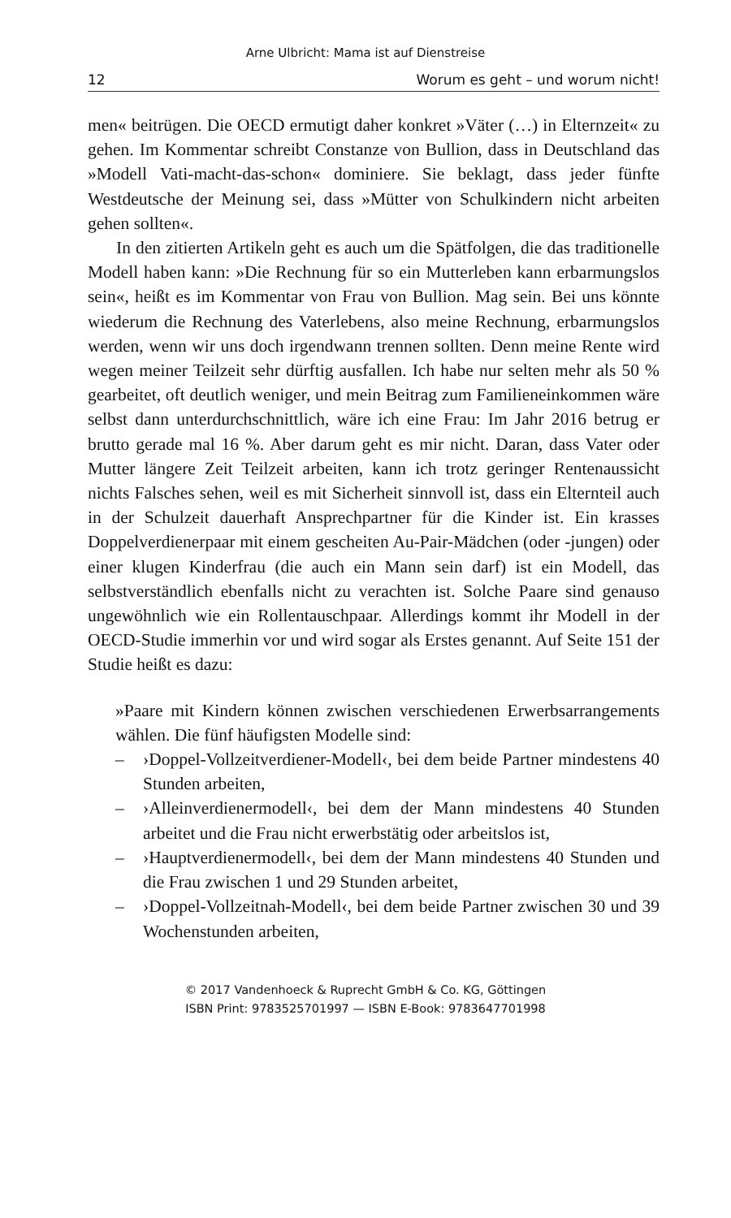Arne Ulbricht: Mama ist auf Dienstreise
12 Worum es geht – und worum nicht!
men« beitrügen. Die OECD ermutigt daher konkret »Väter (…) in Elternzeit« zu gehen. Im Kommentar schreibt Constanze von Bullion, dass in Deutschland das »Modell Vati-macht-das-schon« dominiere. Sie beklagt, dass jeder fünfte Westdeutsche der Meinung sei, dass »Mütter von Schulkindern nicht arbeiten gehen sollten«.
In den zitierten Artikeln geht es auch um die Spätfolgen, die das traditionelle Modell haben kann: »Die Rechnung für so ein Mutterleben kann erbarmungslos sein«, heißt es im Kommentar von Frau von Bullion. Mag sein. Bei uns könnte wiederum die Rechnung des Vaterlebens, also meine Rechnung, erbarmungslos werden, wenn wir uns doch irgendwann trennen sollten. Denn meine Rente wird wegen meiner Teilzeit sehr dürftig ausfallen. Ich habe nur selten mehr als 50 % gearbeitet, oft deutlich weniger, und mein Beitrag zum Familieneinkommen wäre selbst dann unterdurchschnittlich, wäre ich eine Frau: Im Jahr 2016 betrug er brutto gerade mal 16 %. Aber darum geht es mir nicht. Daran, dass Vater oder Mutter längere Zeit Teilzeit arbeiten, kann ich trotz geringer Rentenaussicht nichts Falsches sehen, weil es mit Sicherheit sinnvoll ist, dass ein Elternteil auch in der Schulzeit dauerhaft Ansprechpartner für die Kinder ist. Ein krasses Doppelverdienerpaar mit einem gescheiten Au-Pair-Mädchen (oder -jungen) oder einer klugen Kinderfrau (die auch ein Mann sein darf) ist ein Modell, das selbstverständlich ebenfalls nicht zu verachten ist. Solche Paare sind genauso ungewöhnlich wie ein Rollentauschpaar. Allerdings kommt ihr Modell in der OECD-Studie immerhin vor und wird sogar als Erstes genannt. Auf Seite 151 der Studie heißt es dazu:
»Paare mit Kindern können zwischen verschiedenen Erwerbsarrangements wählen. Die fünf häufigsten Modelle sind:
– ›Doppel-Vollzeitverdiener-Modell‹, bei dem beide Partner mindestens 40 Stunden arbeiten,
– ›Alleinverdienermodell‹, bei dem der Mann mindestens 40 Stunden arbeitet und die Frau nicht erwerbstätig oder arbeitslos ist,
– ›Hauptverdienermodell‹, bei dem der Mann mindestens 40 Stunden und die Frau zwischen 1 und 29 Stunden arbeitet,
– ›Doppel-Vollzeitnah-Modell‹, bei dem beide Partner zwischen 30 und 39 Wochenstunden arbeiten,
© 2017 Vandenhoeck & Ruprecht GmbH & Co. KG, Göttingen
ISBN Print: 9783525701997 — ISBN E-Book: 9783647701998